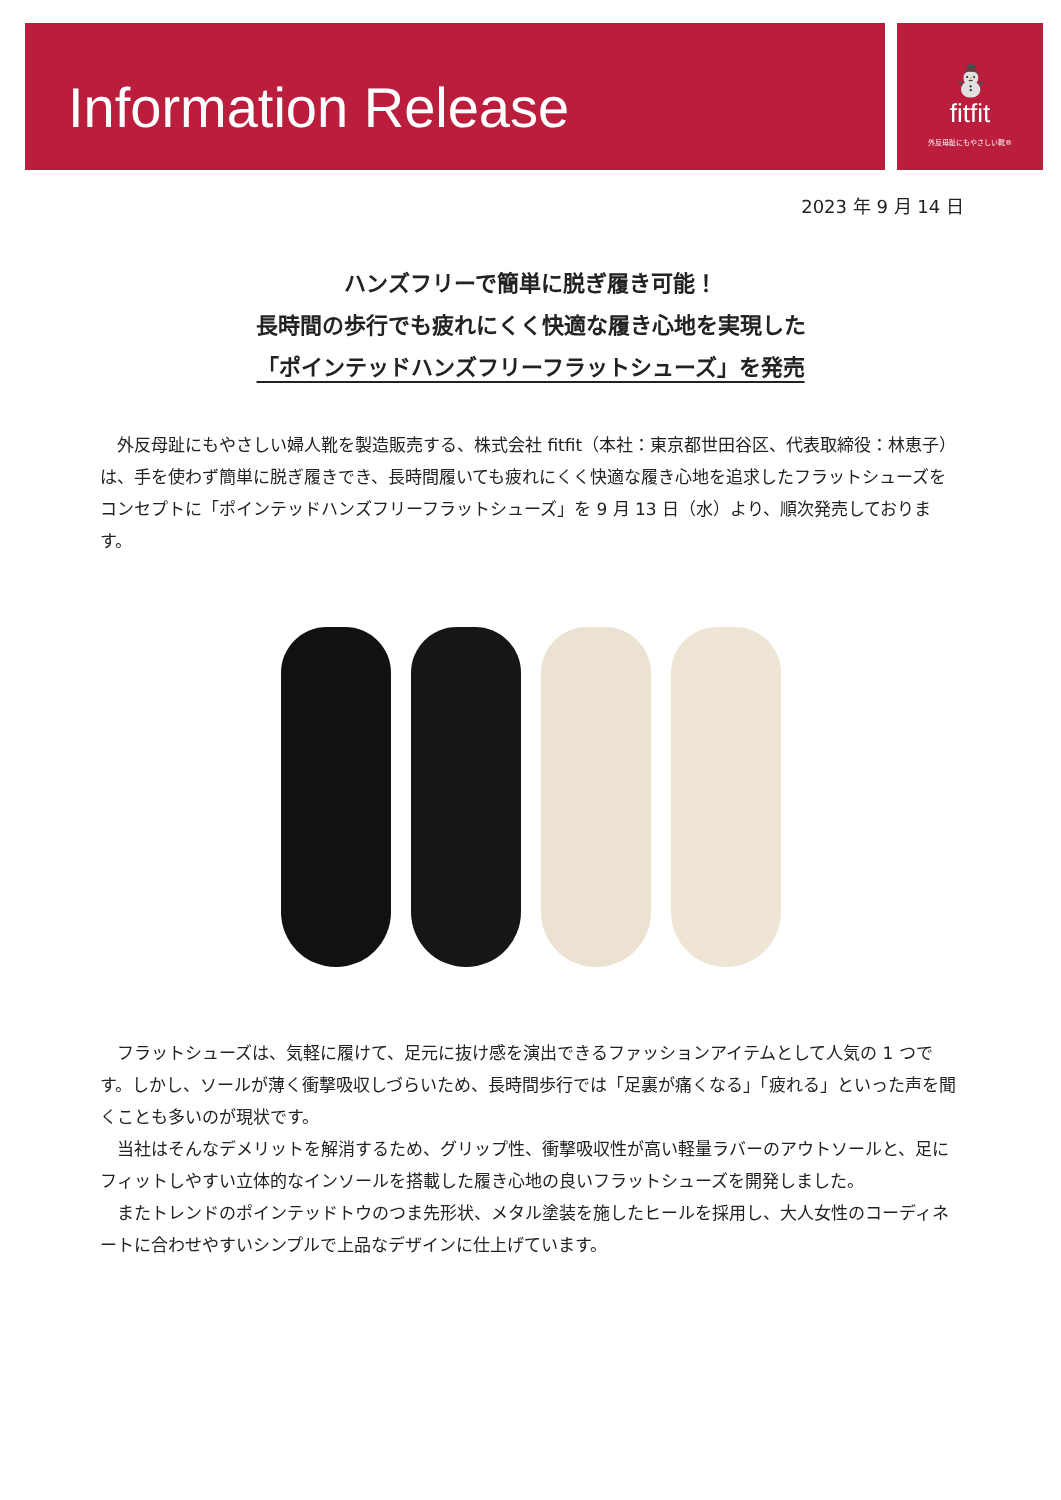⛄
fitfit
外反母趾にもやさしい靴®
Information Release
2023 年 9 月 14 日
ハンズフリーで簡単に脱ぎ履き可能！
長時間の歩行でも疲れにくく快適な履き心地を実現した
「ポインテッドハンズフリーフラットシューズ」を発売
外反母趾にもやさしい婦人靴を製造販売する、株式会社 fitfit（本社：東京都世田谷区、代表取締役：林恵子）は、手を使わず簡単に脱ぎ履きでき、長時間履いても疲れにくく快適な履き心地を追求したフラットシューズをコンセプトに「ポインテッドハンズフリーフラットシューズ」を 9 月 13 日（水）より、順次発売しております。
フラットシューズは、気軽に履けて、足元に抜け感を演出できるファッションアイテムとして人気の 1 つです。しかし、ソールが薄く衝撃吸収しづらいため、長時間歩行では「足裏が痛くなる」「疲れる」といった声を聞くことも多いのが現状です。
当社はそんなデメリットを解消するため、グリップ性、衝撃吸収性が高い軽量ラバーのアウトソールと、足にフィットしやすい立体的なインソールを搭載した履き心地の良いフラットシューズを開発しました。
またトレンドのポインテッドトウのつま先形状、メタル塗装を施したヒールを採用し、大人女性のコーディネートに合わせやすいシンプルで上品なデザインに仕上げています。